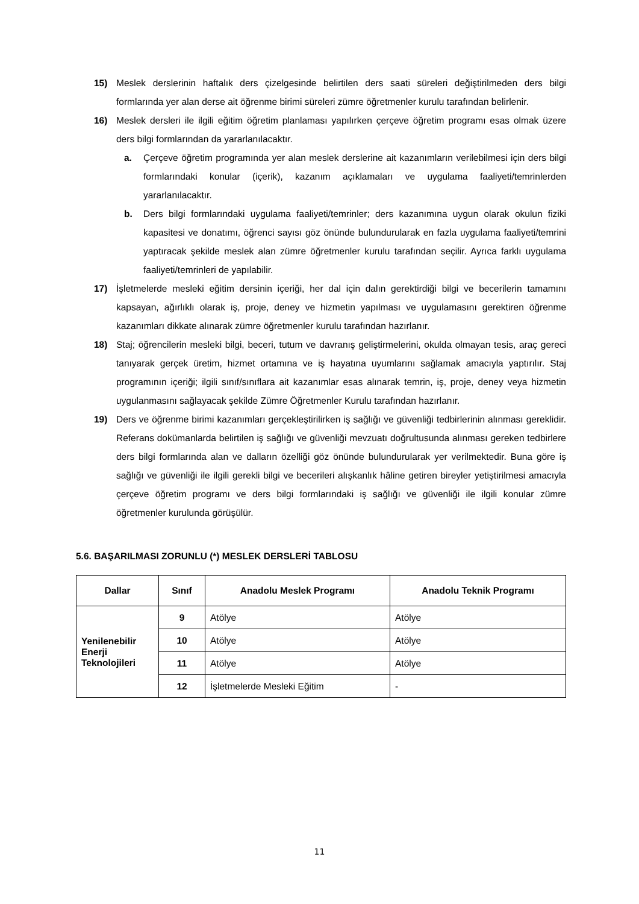15) Meslek derslerinin haftalık ders çizelgesinde belirtilen ders saati süreleri değiştirilmeden ders bilgi formlarında yer alan derse ait öğrenme birimi süreleri zümre öğretmenler kurulu tarafından belirlenir.
16) Meslek dersleri ile ilgili eğitim öğretim planlaması yapılırken çerçeve öğretim programı esas olmak üzere ders bilgi formlarından da yararlanılacaktır.
a. Çerçeve öğretim programında yer alan meslek derslerine ait kazanımların verilebilmesi için ders bilgi formlarındaki konular (içerik), kazanım açıklamaları ve uygulama faaliyeti/temrinlerden yararlanılacaktır.
b. Ders bilgi formlarındaki uygulama faaliyeti/temrinler; ders kazanımına uygun olarak okulun fiziki kapasitesi ve donatımı, öğrenci sayısı göz önünde bulundurularak en fazla uygulama faaliyeti/temrini yaptıracak şekilde meslek alan zümre öğretmenler kurulu tarafından seçilir. Ayrıca farklı uygulama faaliyeti/temrinleri de yapılabilir.
17) İşletmelerde mesleki eğitim dersinin içeriği, her dal için dalın gerektirdiği bilgi ve becerilerin tamamını kapsayan, ağırlıklı olarak iş, proje, deney ve hizmetin yapılması ve uygulamasını gerektiren öğrenme kazanımları dikkate alınarak zümre öğretmenler kurulu tarafından hazırlanır.
18) Staj; öğrencilerin mesleki bilgi, beceri, tutum ve davranış geliştirmelerini, okulda olmayan tesis, araç gereci tanıyarak gerçek üretim, hizmet ortamına ve iş hayatına uyumlarını sağlamak amacıyla yaptırılır. Staj programının içeriği; ilgili sınıf/sınıflara ait kazanımlar esas alınarak temrin, iş, proje, deney veya hizmetin uygulanmasını sağlayacak şekilde Zümre Öğretmenler Kurulu tarafından hazırlanır.
19) Ders ve öğrenme birimi kazanımları gerçekleştirilirken iş sağlığı ve güvenliği tedbirlerinin alınması gereklidir. Referans dokümanlarda belirtilen iş sağlığı ve güvenliği mevzuatı doğrultusunda alınması gereken tedbirlere ders bilgi formlarında alan ve dalların özelliği göz önünde bulundurularak yer verilmektedir. Buna göre iş sağlığı ve güvenliği ile ilgili gerekli bilgi ve becerileri alışkanlık hâline getiren bireyler yetiştirilmesi amacıyla çerçeve öğretim programı ve ders bilgi formlarındaki iş sağlığı ve güvenliği ile ilgili konular zümre öğretmenler kurulunda görüşülür.
5.6. BAŞARILMASI ZORUNLU (*) MESLEK DERSLERİ TABLOSU
| Dallar | Sınıf | Anadolu Meslek Programı | Anadolu Teknik Programı |
| --- | --- | --- | --- |
| Yenilenebilir Enerji Teknolojileri | 9 | Atölye | Atölye |
| | 10 | Atölye | Atölye |
| | 11 | Atölye | Atölye |
| | 12 | İşletmelerde Mesleki Eğitim | - |
11